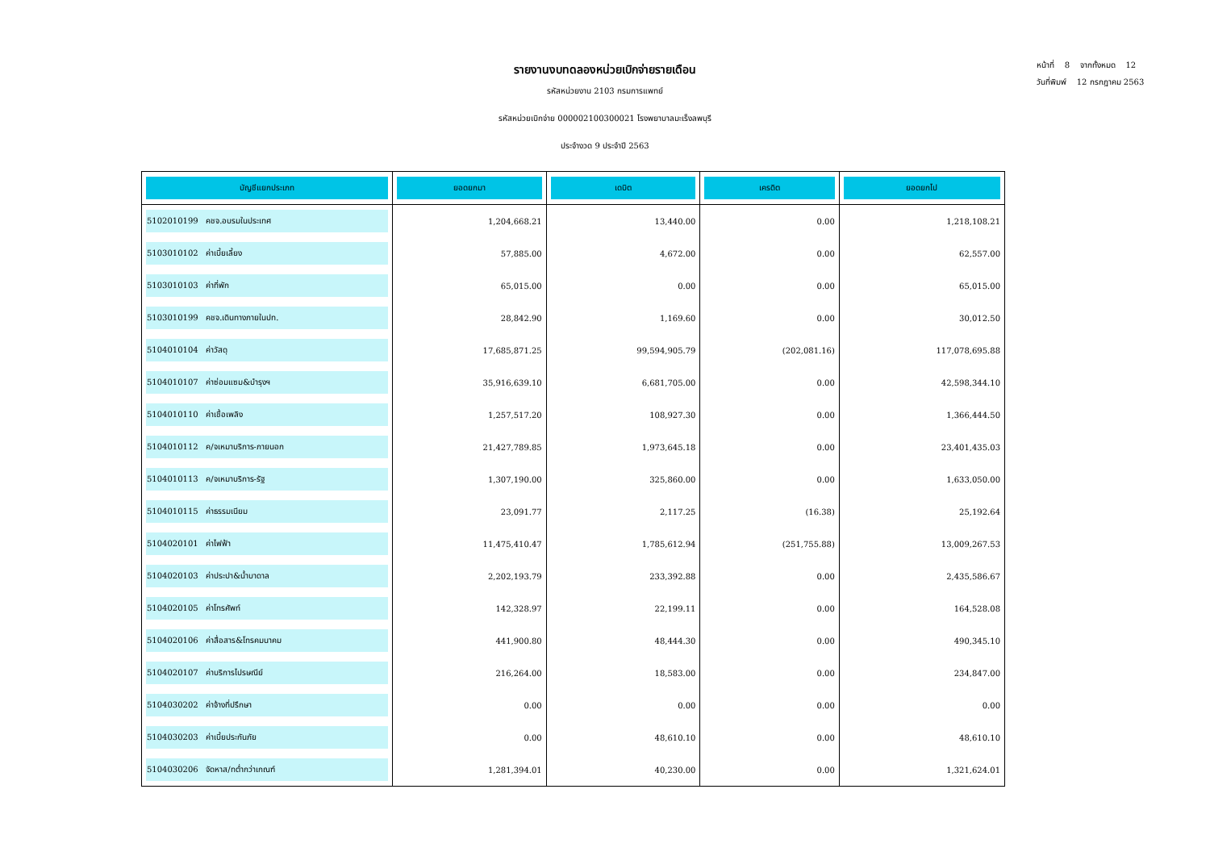หน้าที่ 8 จากทั้งหมด 12
วันที่พิมพ์ 12 กรกฎาคม 2563
รายงานงบทดลองหน่วยเบิกจ่ายรายเดือน
รหัสหน่วยงาน 2103 กรมการแพทย์
รหัสหน่วยเบิกจ่าย 000002100300021 โรงพยาบาลมะเร็งลพบุรี
ประจำงวด 9 ประจำปี 2563
| บัญชีแยกประเภท | ยอดยกมา | เดบิต | เครดิต | ยอดยกไป |
| --- | --- | --- | --- | --- |
| 5102010199 คชจ.อบรมในประเทศ | 1,204,668.21 | 13,440.00 | 0.00 | 1,218,108.21 |
| 5103010102 ค่าเบี้ยเลี้ยง | 57,885.00 | 4,672.00 | 0.00 | 62,557.00 |
| 5103010103 ค่าที่พัก | 65,015.00 | 0.00 | 0.00 | 65,015.00 |
| 5103010199 คชจ.เดินทางภายในปท. | 28,842.90 | 1,169.60 | 0.00 | 30,012.50 |
| 5104010104 ค่าวัสดุ | 17,685,871.25 | 99,594,905.79 | (202,081.16) | 117,078,695.88 |
| 5104010107 ค่าซ่อมแซม&บำรุงฯ | 35,916,639.10 | 6,681,705.00 | 0.00 | 42,598,344.10 |
| 5104010110 ค่าเชื้อเพลิง | 1,257,517.20 | 108,927.30 | 0.00 | 1,366,444.50 |
| 5104010112 ค/จเหมาบริการ-ภายนอก | 21,427,789.85 | 1,973,645.18 | 0.00 | 23,401,435.03 |
| 5104010113 ค/จเหมาบริการ-รัฐ | 1,307,190.00 | 325,860.00 | 0.00 | 1,633,050.00 |
| 5104010115 ค่าธรรมเนียม | 23,091.77 | 2,117.25 | (16.38) | 25,192.64 |
| 5104020101 ค่าไฟฟ้า | 11,475,410.47 | 1,785,612.94 | (251,755.88) | 13,009,267.53 |
| 5104020103 ค่าประปา&น้ำบาดาล | 2,202,193.79 | 233,392.88 | 0.00 | 2,435,586.67 |
| 5104020105 ค่าโทรศัพท์ | 142,328.97 | 22,199.11 | 0.00 | 164,528.08 |
| 5104020106 ค่าสื่อสาร&โทรคมนาคม | 441,900.80 | 48,444.30 | 0.00 | 490,345.10 |
| 5104020107 ค่าบริการไปรษณีย์ | 216,264.00 | 18,583.00 | 0.00 | 234,847.00 |
| 5104030202 ค่าจ้างที่ปรึกษา | 0.00 | 0.00 | 0.00 | 0.00 |
| 5104030203 ค่าเบี้ยประกันภัย | 0.00 | 48,610.10 | 0.00 | 48,610.10 |
| 5104030206 จัดหาส/ทต่ำกว่าเกณฑ์ | 1,281,394.01 | 40,230.00 | 0.00 | 1,321,624.01 |